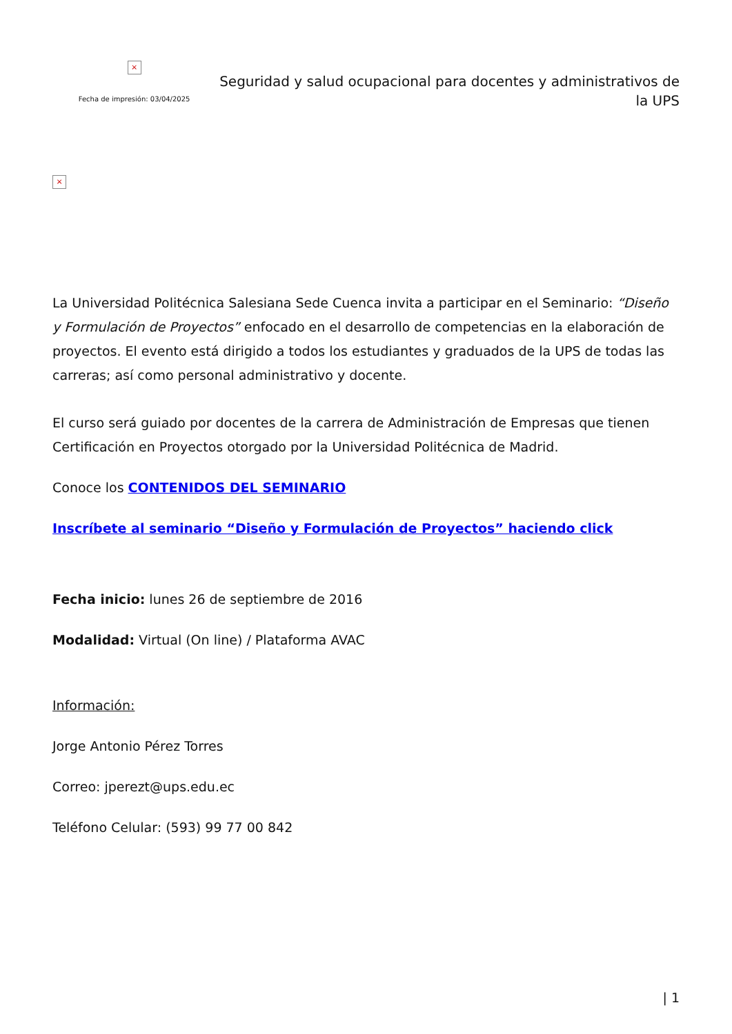×
Fecha de impresión: 03/04/2025
Seguridad y salud ocupacional para docentes y administrativos de la UPS
×
La Universidad Politécnica Salesiana Sede Cuenca invita a participar en el Seminario: “Diseño y Formulación de Proyectos” enfocado en el desarrollo de competencias en la elaboración de proyectos. El evento está dirigido a todos los estudiantes y graduados de la UPS de todas las carreras; así como personal administrativo y docente.
El curso será guiado por docentes de la carrera de Administración de Empresas que tienen Certificación en Proyectos otorgado por la Universidad Politécnica de Madrid.
Conoce los CONTENIDOS DEL SEMINARIO
Inscríbete al seminario “Diseño y Formulación de Proyectos” haciendo click
Fecha inicio: lunes 26 de septiembre de 2016
Modalidad: Virtual (On line) / Plataforma AVAC
Información:
Jorge Antonio Pérez Torres
Correo: jperezt@ups.edu.ec
Teléfono Celular: (593) 99 77 00 842
| 1